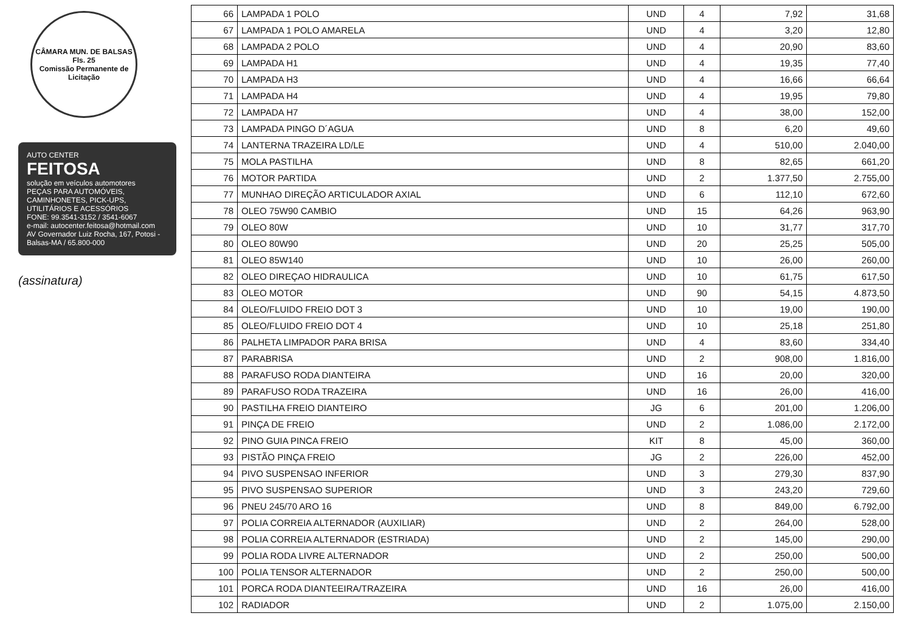CÂMARA MUN. DE BALSAS
Fls. 25
Comissão Permanente de Licitação
AUTO CENTER
FEITOSA
solução em veículos automotores
PEÇAS PARA AUTOMÓVEIS, CAMINHONETES, PICK-UPS, UTILITÁRIOS E ACESSÓRIOS
FONE: 99.3541-3152 / 3541-6067
e-mail: autocenter.feitosa@hotmail.com
AV Governador Luiz Rocha, 167, Potosi - Balsas-MA / 65.800-000
(assinatura)
| 66 | LAMPADA 1 POLO | UND | 4 | 7,92 | 31,68 |
| 67 | LAMPADA 1 POLO AMARELA | UND | 4 | 3,20 | 12,80 |
| 68 | LAMPADA 2 POLO | UND | 4 | 20,90 | 83,60 |
| 69 | LAMPADA H1 | UND | 4 | 19,35 | 77,40 |
| 70 | LAMPADA H3 | UND | 4 | 16,66 | 66,64 |
| 71 | LAMPADA H4 | UND | 4 | 19,95 | 79,80 |
| 72 | LAMPADA H7 | UND | 4 | 38,00 | 152,00 |
| 73 | LAMPADA PINGO D´AGUA | UND | 8 | 6,20 | 49,60 |
| 74 | LANTERNA TRAZEIRA LD/LE | UND | 4 | 510,00 | 2.040,00 |
| 75 | MOLA PASTILHA | UND | 8 | 82,65 | 661,20 |
| 76 | MOTOR PARTIDA | UND | 2 | 1.377,50 | 2.755,00 |
| 77 | MUNHAO DIREÇÃO ARTICULADOR AXIAL | UND | 6 | 112,10 | 672,60 |
| 78 | OLEO 75W90 CAMBIO | UND | 15 | 64,26 | 963,90 |
| 79 | OLEO 80W | UND | 10 | 31,77 | 317,70 |
| 80 | OLEO 80W90 | UND | 20 | 25,25 | 505,00 |
| 81 | OLEO 85W140 | UND | 10 | 26,00 | 260,00 |
| 82 | OLEO DIREÇAO HIDRAULICA | UND | 10 | 61,75 | 617,50 |
| 83 | OLEO MOTOR | UND | 90 | 54,15 | 4.873,50 |
| 84 | OLEO/FLUIDO FREIO DOT 3 | UND | 10 | 19,00 | 190,00 |
| 85 | OLEO/FLUIDO FREIO DOT 4 | UND | 10 | 25,18 | 251,80 |
| 86 | PALHETA LIMPADOR PARA BRISA | UND | 4 | 83,60 | 334,40 |
| 87 | PARABRISA | UND | 2 | 908,00 | 1.816,00 |
| 88 | PARAFUSO RODA DIANTEIRA | UND | 16 | 20,00 | 320,00 |
| 89 | PARAFUSO RODA TRAZEIRA | UND | 16 | 26,00 | 416,00 |
| 90 | PASTILHA FREIO DIANTEIRO | JG | 6 | 201,00 | 1.206,00 |
| 91 | PINÇA DE FREIO | UND | 2 | 1.086,00 | 2.172,00 |
| 92 | PINO GUIA PINCA FREIO | KIT | 8 | 45,00 | 360,00 |
| 93 | PISTÃO PINÇA FREIO | JG | 2 | 226,00 | 452,00 |
| 94 | PIVO SUSPENSAO INFERIOR | UND | 3 | 279,30 | 837,90 |
| 95 | PIVO SUSPENSAO SUPERIOR | UND | 3 | 243,20 | 729,60 |
| 96 | PNEU 245/70 ARO 16 | UND | 8 | 849,00 | 6.792,00 |
| 97 | POLIA CORREIA ALTERNADOR (AUXILIAR) | UND | 2 | 264,00 | 528,00 |
| 98 | POLIA CORREIA ALTERNADOR (ESTRIADA) | UND | 2 | 145,00 | 290,00 |
| 99 | POLIA RODA LIVRE ALTERNADOR | UND | 2 | 250,00 | 500,00 |
| 100 | POLIA TENSOR ALTERNADOR | UND | 2 | 250,00 | 500,00 |
| 101 | PORCA RODA DIANTEEIRA/TRAZEIRA | UND | 16 | 26,00 | 416,00 |
| 102 | RADIADOR | UND | 2 | 1.075,00 | 2.150,00 |